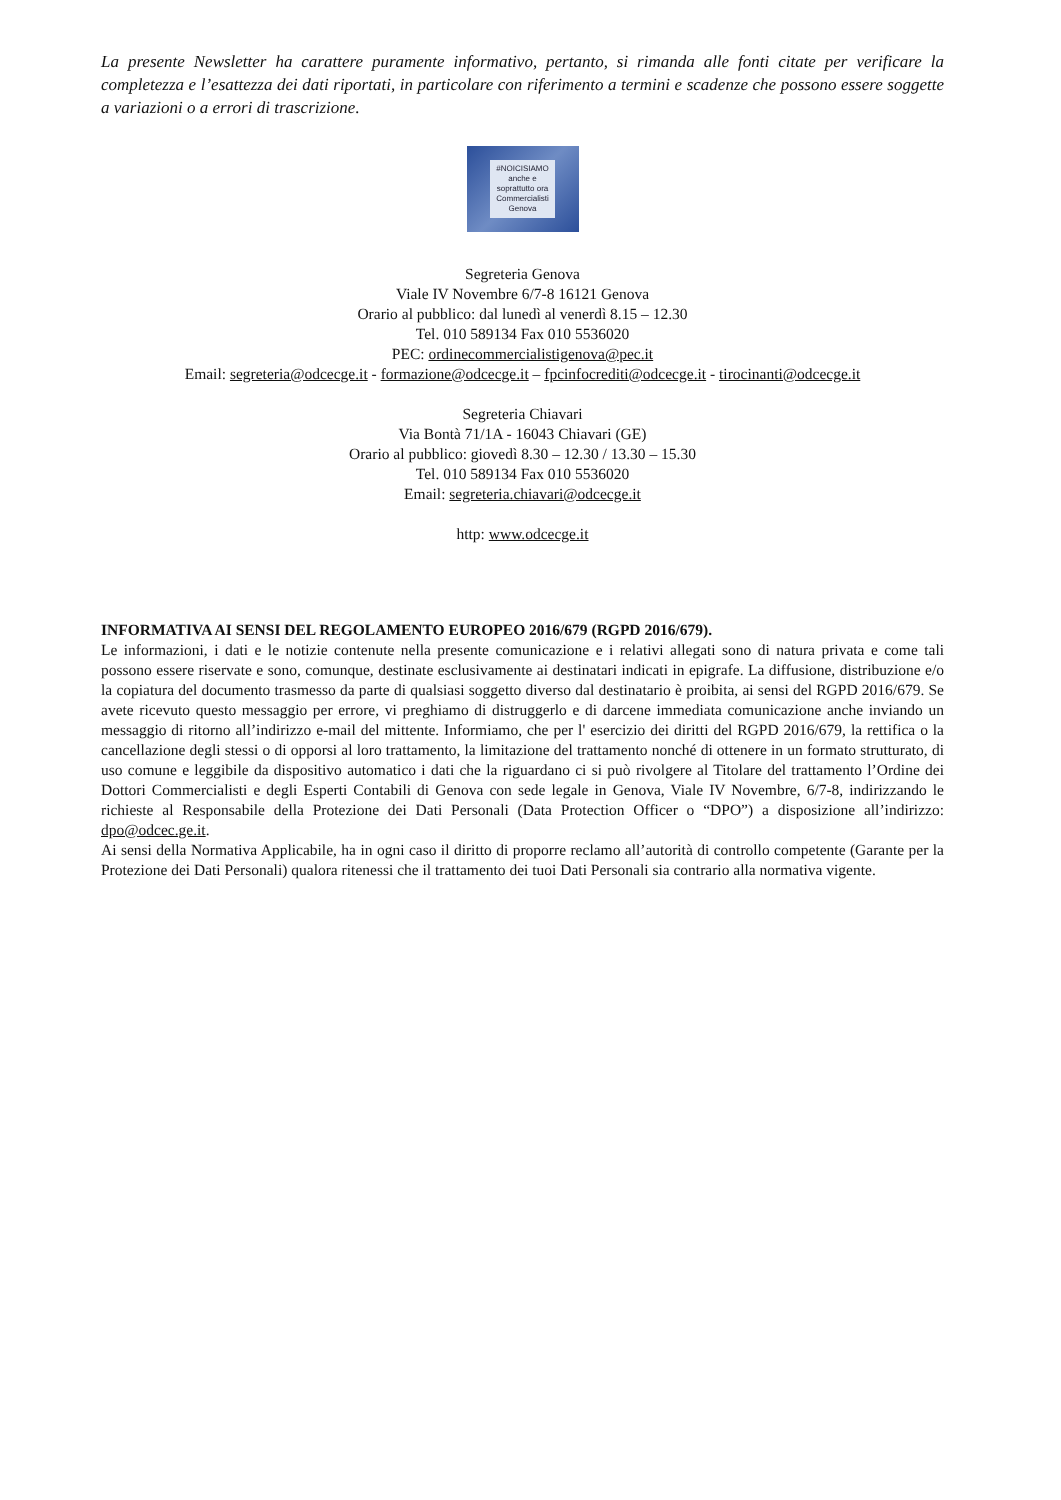La presente Newsletter ha carattere puramente informativo, pertanto, si rimanda alle fonti citate per verificare la completezza e l’esattezza dei dati riportati, in particolare con riferimento a termini e scadenze che possono essere soggette a variazioni o a errori di trascrizione.
#NOICISIAMO
anche e
soprattutto ora
Commercialisti
Genova
Segreteria Genova
Viale IV Novembre 6/7-8 16121 Genova
Orario al pubblico: dal lunedì al venerdì 8.15 – 12.30
Tel. 010 589134 Fax 010 5536020
PEC: ordinecommercialistigenova@pec.it
Email: segreteria@odcecge.it - formazione@odcecge.it – fpcinfocrediti@odcecge.it - tirocinanti@odcecge.it
Segreteria Chiavari
Via Bontà 71/1A - 16043 Chiavari (GE)
Orario al pubblico: giovedì 8.30 – 12.30 / 13.30 – 15.30
Tel. 010 589134 Fax 010 5536020
Email: segreteria.chiavari@odcecge.it
http: www.odcecge.it
INFORMATIVA AI SENSI DEL REGOLAMENTO EUROPEO 2016/679 (RGPD 2016/679).
Le informazioni, i dati e le notizie contenute nella presente comunicazione e i relativi allegati sono di natura privata e come tali possono essere riservate e sono, comunque, destinate esclusivamente ai destinatari indicati in epigrafe. La diffusione, distribuzione e/o la copiatura del documento trasmesso da parte di qualsiasi soggetto diverso dal destinatario è proibita, ai sensi del RGPD 2016/679. Se avete ricevuto questo messaggio per errore, vi preghiamo di distruggerlo e di darcene immediata comunicazione anche inviando un messaggio di ritorno all’indirizzo e-mail del mittente. Informiamo, che per l' esercizio dei diritti del RGPD 2016/679, la rettifica o la cancellazione degli stessi o di opporsi al loro trattamento, la limitazione del trattamento nonché di ottenere in un formato strutturato, di uso comune e leggibile da dispositivo automatico i dati che la riguardano ci si può rivolgere al Titolare del trattamento l’Ordine dei Dottori Commercialisti e degli Esperti Contabili di Genova con sede legale in Genova, Viale IV Novembre, 6/7-8, indirizzando le richieste al Responsabile della Protezione dei Dati Personali (Data Protection Officer o “DPO”) a disposizione all’indirizzo: dpo@odcec.ge.it.
Ai sensi della Normativa Applicabile, ha in ogni caso il diritto di proporre reclamo all’autorità di controllo competente (Garante per la Protezione dei Dati Personali) qualora ritenessi che il trattamento dei tuoi Dati Personali sia contrario alla normativa vigente.